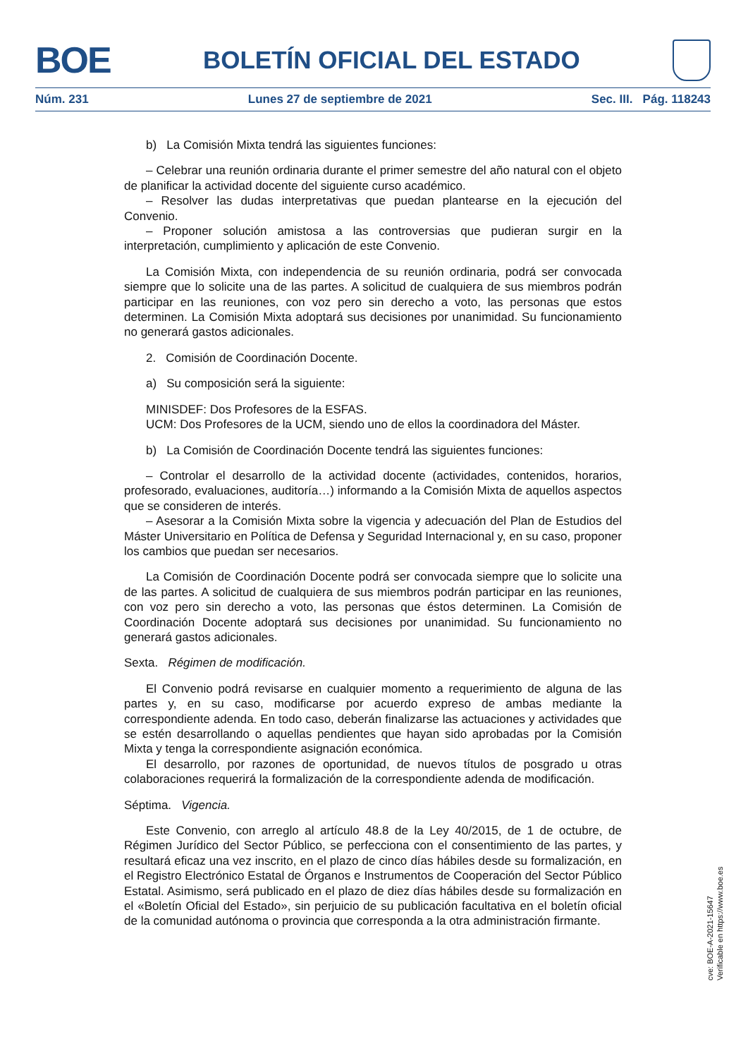BOE
BOLETÍN OFICIAL DEL ESTADO
Núm. 231 Lunes 27 de septiembre de 2021 Sec. III. Pág. 118243
b) La Comisión Mixta tendrá las siguientes funciones:
– Celebrar una reunión ordinaria durante el primer semestre del año natural con el objeto de planificar la actividad docente del siguiente curso académico.
– Resolver las dudas interpretativas que puedan plantearse en la ejecución del Convenio.
– Proponer solución amistosa a las controversias que pudieran surgir en la interpretación, cumplimiento y aplicación de este Convenio.
La Comisión Mixta, con independencia de su reunión ordinaria, podrá ser convocada siempre que lo solicite una de las partes. A solicitud de cualquiera de sus miembros podrán participar en las reuniones, con voz pero sin derecho a voto, las personas que estos determinen. La Comisión Mixta adoptará sus decisiones por unanimidad. Su funcionamiento no generará gastos adicionales.
2. Comisión de Coordinación Docente.
a) Su composición será la siguiente:
MINISDEF: Dos Profesores de la ESFAS.
UCM: Dos Profesores de la UCM, siendo uno de ellos la coordinadora del Máster.
b) La Comisión de Coordinación Docente tendrá las siguientes funciones:
– Controlar el desarrollo de la actividad docente (actividades, contenidos, horarios, profesorado, evaluaciones, auditoría…) informando a la Comisión Mixta de aquellos aspectos que se consideren de interés.
– Asesorar a la Comisión Mixta sobre la vigencia y adecuación del Plan de Estudios del Máster Universitario en Política de Defensa y Seguridad Internacional y, en su caso, proponer los cambios que puedan ser necesarios.
La Comisión de Coordinación Docente podrá ser convocada siempre que lo solicite una de las partes. A solicitud de cualquiera de sus miembros podrán participar en las reuniones, con voz pero sin derecho a voto, las personas que éstos determinen. La Comisión de Coordinación Docente adoptará sus decisiones por unanimidad. Su funcionamiento no generará gastos adicionales.
Sexta. Régimen de modificación.
El Convenio podrá revisarse en cualquier momento a requerimiento de alguna de las partes y, en su caso, modificarse por acuerdo expreso de ambas mediante la correspondiente adenda. En todo caso, deberán finalizarse las actuaciones y actividades que se estén desarrollando o aquellas pendientes que hayan sido aprobadas por la Comisión Mixta y tenga la correspondiente asignación económica.
El desarrollo, por razones de oportunidad, de nuevos títulos de posgrado u otras colaboraciones requerirá la formalización de la correspondiente adenda de modificación.
Séptima. Vigencia.
Este Convenio, con arreglo al artículo 48.8 de la Ley 40/2015, de 1 de octubre, de Régimen Jurídico del Sector Público, se perfecciona con el consentimiento de las partes, y resultará eficaz una vez inscrito, en el plazo de cinco días hábiles desde su formalización, en el Registro Electrónico Estatal de Órganos e Instrumentos de Cooperación del Sector Público Estatal. Asimismo, será publicado en el plazo de diez días hábiles desde su formalización en el «Boletín Oficial del Estado», sin perjuicio de su publicación facultativa en el boletín oficial de la comunidad autónoma o provincia que corresponda a la otra administración firmante.
cve: BOE-A-2021-15647
Verificable en https://www.boe.es